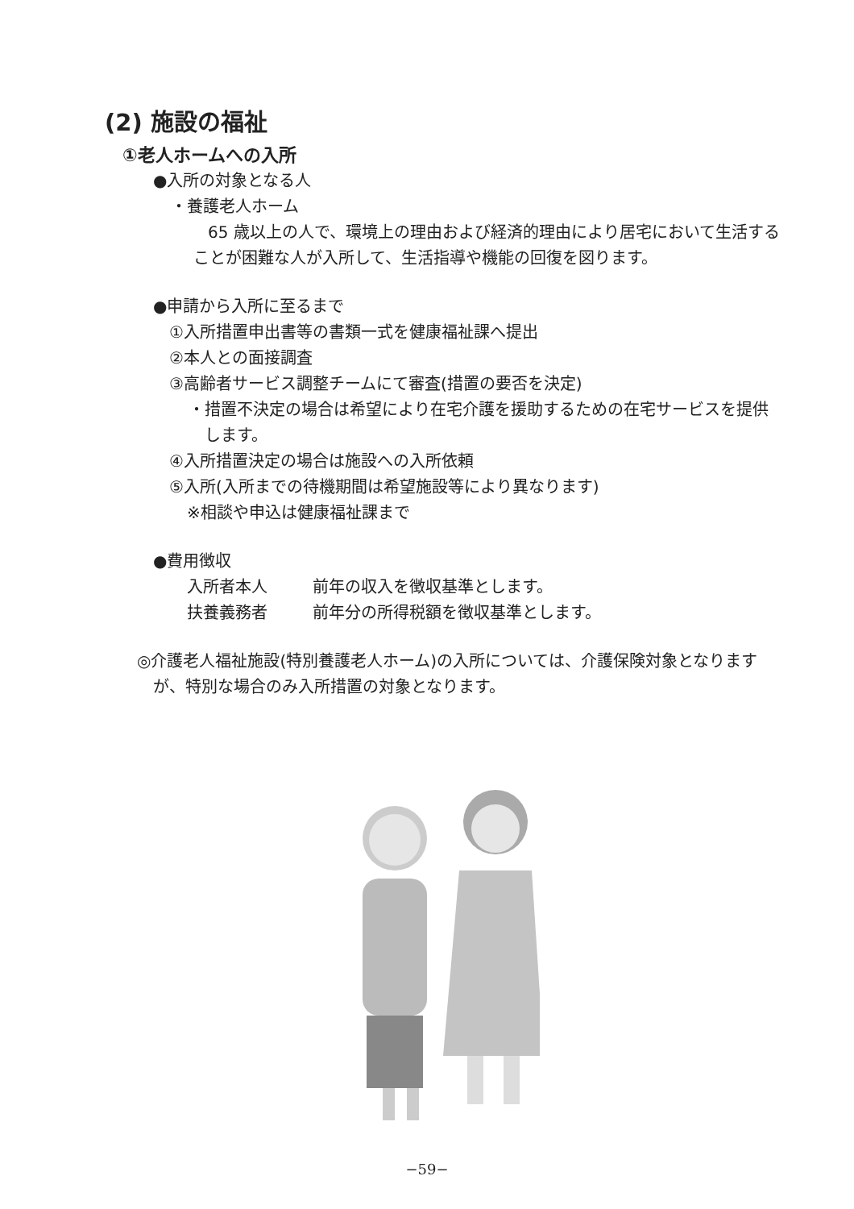(2) 施設の福祉
①老人ホームへの入所
●入所の対象となる人
・養護老人ホーム
65 歳以上の人で、環境上の理由および経済的理由により居宅において生活することが困難な人が入所して、生活指導や機能の回復を図ります。
●申請から入所に至るまで
①入所措置申出書等の書類一式を健康福祉課へ提出
②本人との面接調査
③高齢者サービス調整チームにて審査(措置の要否を決定)
・措置不決定の場合は希望により在宅介護を援助するための在宅サービスを提供します。
④入所措置決定の場合は施設への入所依頼
⑤入所(入所までの待機期間は希望施設等により異なります)
※相談や申込は健康福祉課まで
●費用徴収
入所者本人 前年の収入を徴収基準とします。
扶養義務者 前年分の所得税額を徴収基準とします。
◎介護老人福祉施設(特別養護老人ホーム)の入所については、介護保険対象となりますが、特別な場合のみ入所措置の対象となります。
−59−